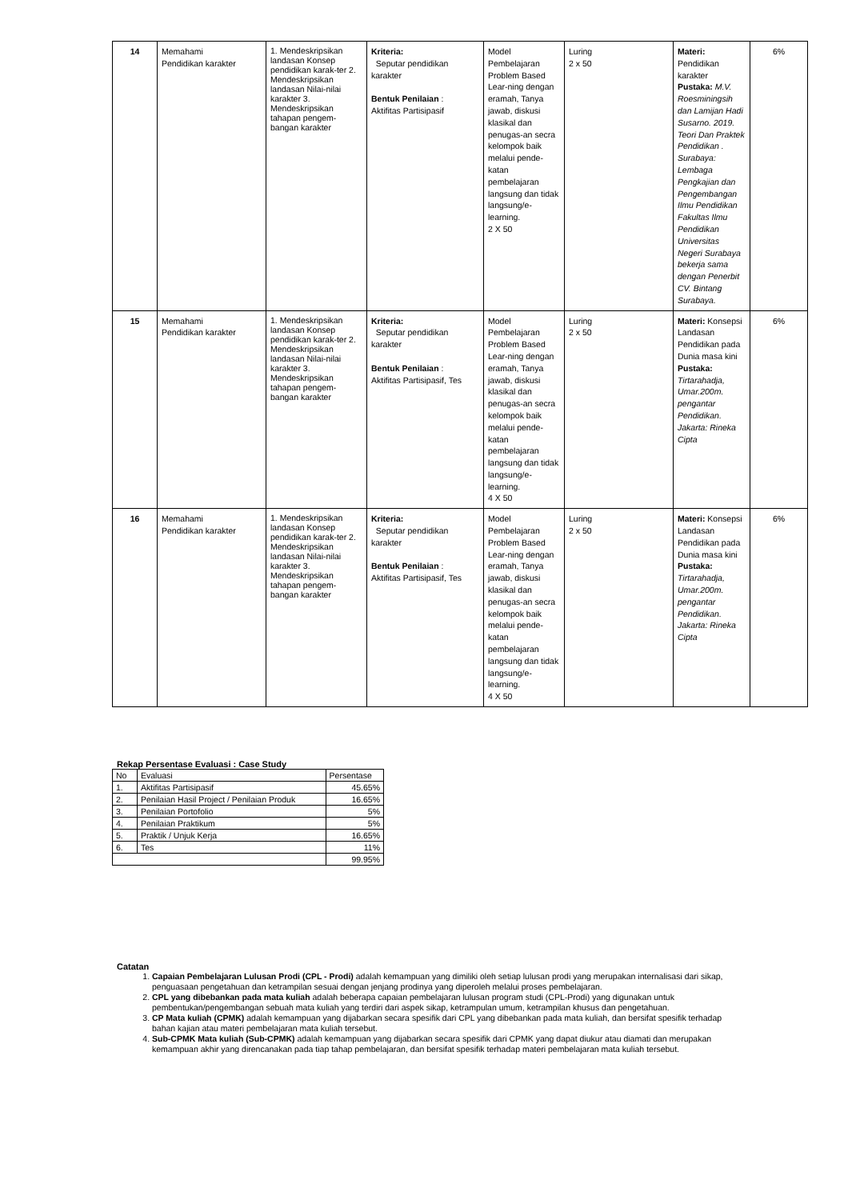| 14 | Memahami Pendidikan karakter | 1. Mendeskripsikan landasan Konsep pendidikan karak-ter 2. Mendeskripsikan landasan Nilai-nilai karakter 3. Mendeskripsikan tahapan pengem-bangan karakter | Kriteria: Seputar pendidikan karakter Bentuk Penilaian : Aktifitas Partisipasif | Model Pembelajaran Problem Based Lear-ning dengan eramah, Tanya jawab, diskusi klasikal dan penugas-an secra kelompok baik melalui pende-katan pembelajaran langsung dan tidak langsung/e-learning. 2 X 50 | Luring 2 x 50 | Materi: Pendidikan karakter Pustaka: M.V. Roesminingsih dan Lamijan Hadi Susarno. 2019. Teori Dan Praktek Pendidikan . Surabaya: Lembaga Pengkajian dan Pengembangan Ilmu Pendidikan Fakultas Ilmu Pendidikan Universitas Negeri Surabaya bekerja sama dengan Penerbit CV. Bintang Surabaya. | 6% |
| 15 | Memahami Pendidikan karakter | 1. Mendeskripsikan landasan Konsep pendidikan karak-ter 2. Mendeskripsikan landasan Nilai-nilai karakter 3. Mendeskripsikan tahapan pengem-bangan karakter | Kriteria: Seputar pendidikan karakter Bentuk Penilaian : Aktifitas Partisipasif, Tes | Model Pembelajaran Problem Based Lear-ning dengan eramah, Tanya jawab, diskusi klasikal dan penugas-an secra kelompok baik melalui pende-katan pembelajaran langsung dan tidak langsung/e-learning. 4 X 50 | Luring 2 x 50 | Materi: Konsepsi Landasan Pendidikan pada Dunia masa kini Pustaka: Tirtarahadja, Umar.200m. pengantar Pendidikan. Jakarta: Rineka Cipta | 6% |
| 16 | Memahami Pendidikan karakter | 1. Mendeskripsikan landasan Konsep pendidikan karak-ter 2. Mendeskripsikan landasan Nilai-nilai karakter 3. Mendeskripsikan tahapan pengem-bangan karakter | Kriteria: Seputar pendidikan karakter Bentuk Penilaian : Aktifitas Partisipasif, Tes | Model Pembelajaran Problem Based Lear-ning dengan eramah, Tanya jawab, diskusi klasikal dan penugas-an secra kelompok baik melalui pende-katan pembelajaran langsung dan tidak langsung/e-learning. 4 X 50 | Luring 2 x 50 | Materi: Konsepsi Landasan Pendidikan pada Dunia masa kini Pustaka: Tirtarahadja, Umar.200m. pengantar Pendidikan. Jakarta: Rineka Cipta | 6% |
Rekap Persentase Evaluasi : Case Study
| No | Evaluasi | Persentase |
| 1. | Aktifitas Partisipasif | 45.65% |
| 2. | Penilaian Hasil Project / Penilaian Produk | 16.65% |
| 3. | Penilaian Portofolio | 5% |
| 4. | Penilaian Praktikum | 5% |
| 5. | Praktik / Unjuk Kerja | 16.65% |
| 6. | Tes | 11% |
| | | 99.95% |
Catatan
1. Capaian Pembelajaran Lulusan Prodi (CPL - Prodi) adalah kemampuan yang dimiliki oleh setiap lulusan prodi yang merupakan internalisasi dari sikap, penguasaan pengetahuan dan ketrampilan sesuai dengan jenjang prodinya yang diperoleh melalui proses pembelajaran.
2. CPL yang dibebankan pada mata kuliah adalah beberapa capaian pembelajaran lulusan program studi (CPL-Prodi) yang digunakan untuk pembentukan/pengembangan sebuah mata kuliah yang terdiri dari aspek sikap, ketrampulan umum, ketrampilan khusus dan pengetahuan.
3. CP Mata kuliah (CPMK) adalah kemampuan yang dijabarkan secara spesifik dari CPL yang dibebankan pada mata kuliah, dan bersifat spesifik terhadap bahan kajian atau materi pembelajaran mata kuliah tersebut.
4. Sub-CPMK Mata kuliah (Sub-CPMK) adalah kemampuan yang dijabarkan secara spesifik dari CPMK yang dapat diukur atau diamati dan merupakan kemampuan akhir yang direncanakan pada tiap tahap pembelajaran, dan bersifat spesifik terhadap materi pembelajaran mata kuliah tersebut.